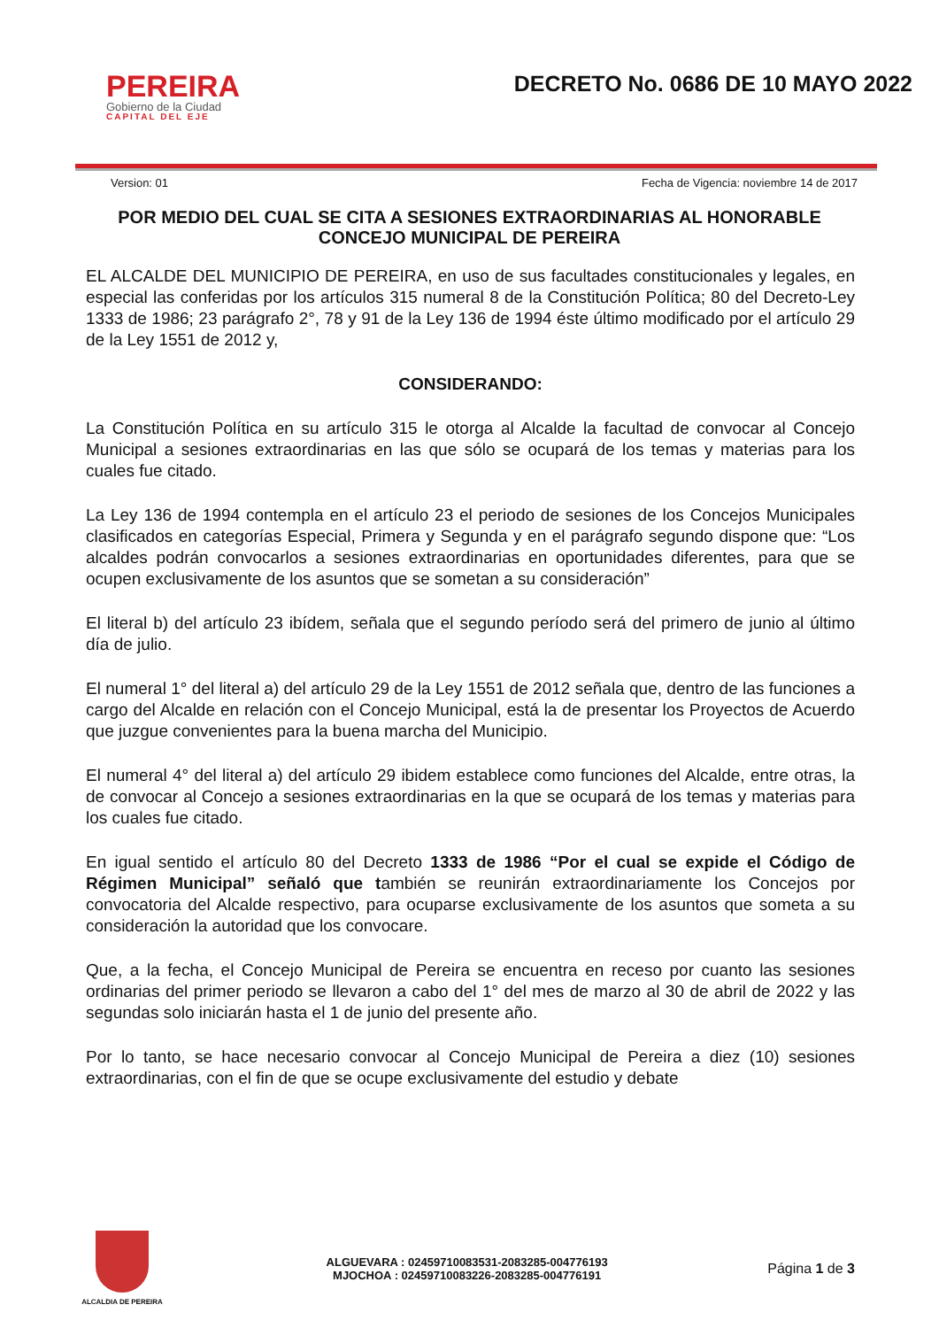PEREIRA
Gobierno de la Ciudad
CAPITAL DEL EJE
DECRETO No. 0686 DE 10 MAYO 2022
Version: 01 Fecha de Vigencia: noviembre 14 de 2017
POR MEDIO DEL CUAL SE CITA A SESIONES EXTRAORDINARIAS AL HONORABLE CONCEJO MUNICIPAL DE PEREIRA
EL ALCALDE DEL MUNICIPIO DE PEREIRA, en uso de sus facultades constitucionales y legales, en especial las conferidas por los artículos 315 numeral 8 de la Constitución Política; 80 del Decreto-Ley 1333 de 1986; 23 parágrafo 2°, 78 y 91 de la Ley 136 de 1994 éste último modificado por el artículo 29 de la Ley 1551 de 2012 y,
CONSIDERANDO:
La Constitución Política en su artículo 315 le otorga al Alcalde la facultad de convocar al Concejo Municipal a sesiones extraordinarias en las que sólo se ocupará de los temas y materias para los cuales fue citado.
La Ley 136 de 1994 contempla en el artículo 23 el periodo de sesiones de los Concejos Municipales clasificados en categorías Especial, Primera y Segunda y en el parágrafo segundo dispone que: “Los alcaldes podrán convocarlos a sesiones extraordinarias en oportunidades diferentes, para que se ocupen exclusivamente de los asuntos que se sometan a su consideración”
El literal b) del artículo 23 ibídem, señala que el segundo período será del primero de junio al último día de julio.
El numeral 1° del literal a) del artículo 29 de la Ley 1551 de 2012 señala que, dentro de las funciones a cargo del Alcalde en relación con el Concejo Municipal, está la de presentar los Proyectos de Acuerdo que juzgue convenientes para la buena marcha del Municipio.
El numeral 4° del literal a) del artículo 29 ibidem establece como funciones del Alcalde, entre otras, la de convocar al Concejo a sesiones extraordinarias en la que se ocupará de los temas y materias para los cuales fue citado.
En igual sentido el artículo 80 del Decreto 1333 de 1986 “Por el cual se expide el Código de Régimen Municipal” señaló que también se reunirán extraordinariamente los Concejos por convocatoria del Alcalde respectivo, para ocuparse exclusivamente de los asuntos que someta a su consideración la autoridad que los convocare.
Que, a la fecha, el Concejo Municipal de Pereira se encuentra en receso por cuanto las sesiones ordinarias del primer periodo se llevaron a cabo del 1° del mes de marzo al 30 de abril de 2022 y las segundas solo iniciarán hasta el 1 de junio del presente año.
Por lo tanto, se hace necesario convocar al Concejo Municipal de Pereira a diez (10) sesiones extraordinarias, con el fin de que se ocupe exclusivamente del estudio y debate
ALCALDIA DE PEREIRA
ALGUEVARA : 02459710083531-2083285-004776193
MJOCHOA : 02459710083226-2083285-004776191
Página 1 de 3